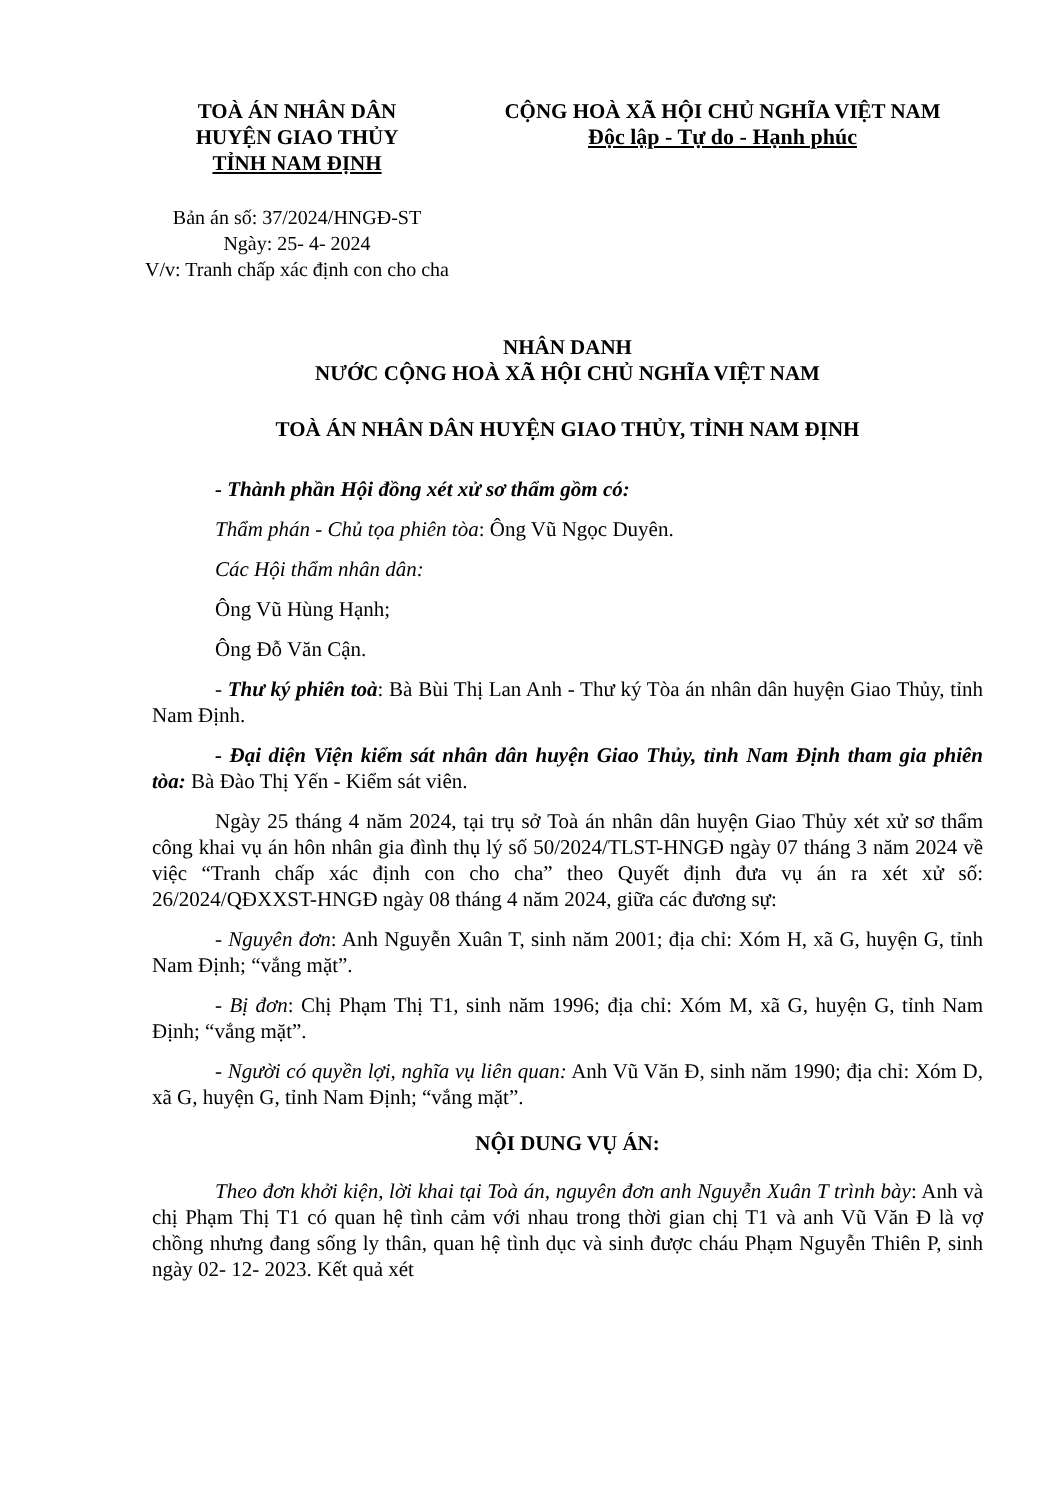TOÀ ÁN NHÂN DÂN
HUYỆN GIAO THỦY
TỈNH NAM ĐỊNH
CỘNG HOÀ XÃ HỘI CHỦ NGHĨA VIỆT NAM
Độc lập - Tự do - Hạnh phúc
Bản án số: 37/2024/HNGĐ-ST
Ngày: 25- 4- 2024
V/v: Tranh chấp xác định con cho cha
NHÂN DANH
NƯỚC CỘNG HOÀ XÃ HỘI CHỦ NGHĨA VIỆT NAM
TOÀ ÁN NHÂN DÂN HUYỆN GIAO THỦY, TỈNH NAM ĐỊNH
- Thành phần Hội đồng xét xử sơ thẩm gồm có:
Thẩm phán - Chủ tọa phiên tòa: Ông Vũ Ngọc Duyên.
Các Hội thẩm nhân dân:
Ông Vũ Hùng Hạnh;
Ông Đỗ Văn Cận.
- Thư ký phiên toà: Bà Bùi Thị Lan Anh - Thư ký Tòa án nhân dân huyện Giao Thủy, tỉnh Nam Định.
- Đại diện Viện kiểm sát nhân dân huyện Giao Thủy, tỉnh Nam Định tham gia phiên tòa: Bà Đào Thị Yến - Kiểm sát viên.
Ngày 25 tháng 4 năm 2024, tại trụ sở Toà án nhân dân huyện Giao Thủy xét xử sơ thẩm công khai vụ án hôn nhân gia đình thụ lý số 50/2024/TLST-HNGĐ ngày 07 tháng 3 năm 2024 về việc “Tranh chấp xác định con cho cha” theo Quyết định đưa vụ án ra xét xử số: 26/2024/QĐXXST-HNGĐ ngày 08 tháng 4 năm 2024, giữa các đương sự:
- Nguyên đơn: Anh Nguyễn Xuân T, sinh năm 2001; địa chỉ: Xóm H, xã G, huyện G, tỉnh Nam Định; “vắng mặt”.
- Bị đơn: Chị Phạm Thị T1, sinh năm 1996; địa chỉ: Xóm M, xã G, huyện G, tỉnh Nam Định; “vắng mặt”.
- Người có quyền lợi, nghĩa vụ liên quan: Anh Vũ Văn Đ, sinh năm 1990; địa chỉ: Xóm D, xã G, huyện G, tỉnh Nam Định; “vắng mặt”.
NỘI DUNG VỤ ÁN:
Theo đơn khởi kiện, lời khai tại Toà án, nguyên đơn anh Nguyễn Xuân T trình bày: Anh và chị Phạm Thị T1 có quan hệ tình cảm với nhau trong thời gian chị T1 và anh Vũ Văn Đ là vợ chồng nhưng đang sống ly thân, quan hệ tình dục và sinh được cháu Phạm Nguyễn Thiên P, sinh ngày 02- 12- 2023. Kết quả xét